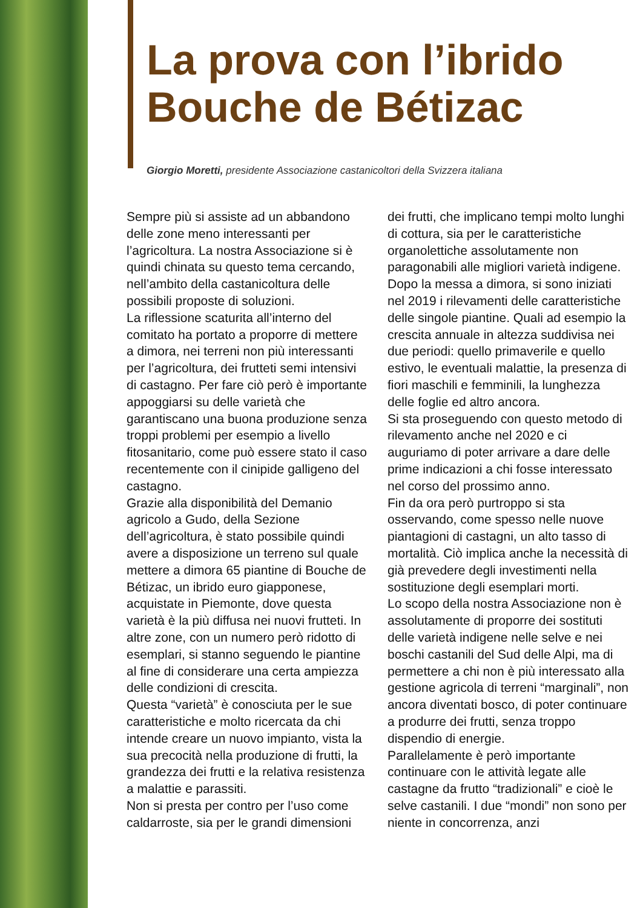La prova con l’ibrido
Bouche de Bétizac
Giorgio Moretti, presidente Associazione castanicoltori della Svizzera italiana
Sempre più si assiste ad un abbandono delle zone meno interessanti per l’agricoltura. La nostra Associazione si è quindi chinata su questo tema cercando, nell’ambito della castanicoltura delle possibili proposte di soluzioni.
La riflessione scaturita all’interno del comitato ha portato a proporre di mettere a dimora, nei terreni non più interessanti per l’agricoltura, dei frutteti semi intensivi di castagno. Per fare ciò però è importante appoggiarsi su delle varietà che garantiscano una buona produzione senza troppi problemi per esempio a livello fitosanitario, come può essere stato il caso recentemente con il cinipide galligeno del castagno.
Grazie alla disponibilità del Demanio agricolo a Gudo, della Sezione dell’agricoltura, è stato possibile quindi avere a disposizione un terreno sul quale mettere a dimora 65 piantine di Bouche de Bétizac, un ibrido euro giapponese, acquistate in Piemonte, dove questa varietà è la più diffusa nei nuovi frutteti. In altre zone, con un numero però ridotto di esemplari, si stanno seguendo le piantine al fine di considerare una certa ampiezza delle condizioni di crescita.
Questa “varietà” è conosciuta per le sue caratteristiche e molto ricercata da chi intende creare un nuovo impianto, vista la sua precocità nella produzione di frutti, la grandezza dei frutti e la relativa resistenza a malattie e parassiti.
Non si presta per contro per l’uso come caldarroste, sia per le grandi dimensioni dei frutti, che implicano tempi molto lunghi di cottura, sia per le caratteristiche organolettiche assolutamente non paragonabili alle migliori varietà indigene.
Dopo la messa a dimora, si sono iniziati nel 2019 i rilevamenti delle caratteristiche delle singole piantine. Quali ad esempio la crescita annuale in altezza suddivisa nei due periodi: quello primaverile e quello estivo, le eventuali malattie, la presenza di fiori maschili e femminili, la lunghezza delle foglie ed altro ancora.
Si sta proseguendo con questo metodo di rilevamento anche nel 2020 e ci auguriamo di poter arrivare a dare delle prime indicazioni a chi fosse interessato nel corso del prossimo anno.
Fin da ora però purtroppo si sta osservando, come spesso nelle nuove piantagioni di castagni, un alto tasso di mortalità. Ciò implica anche la necessità di già prevedere degli investimenti nella sostituzione degli esemplari morti.
Lo scopo della nostra Associazione non è assolutamente di proporre dei sostituti delle varietà indigene nelle selve e nei boschi castanili del Sud delle Alpi, ma di permettere a chi non è più interessato alla gestione agricola di terreni “marginali”, non ancora diventati bosco, di poter continuare a produrre dei frutti, senza troppo dispendio di energie.
Parallelamente è però importante continuare con le attività legate alle castagne da frutto “tradizionali” e cioè le selve castanili. I due “mondi” non sono per niente in concorrenza, anzi